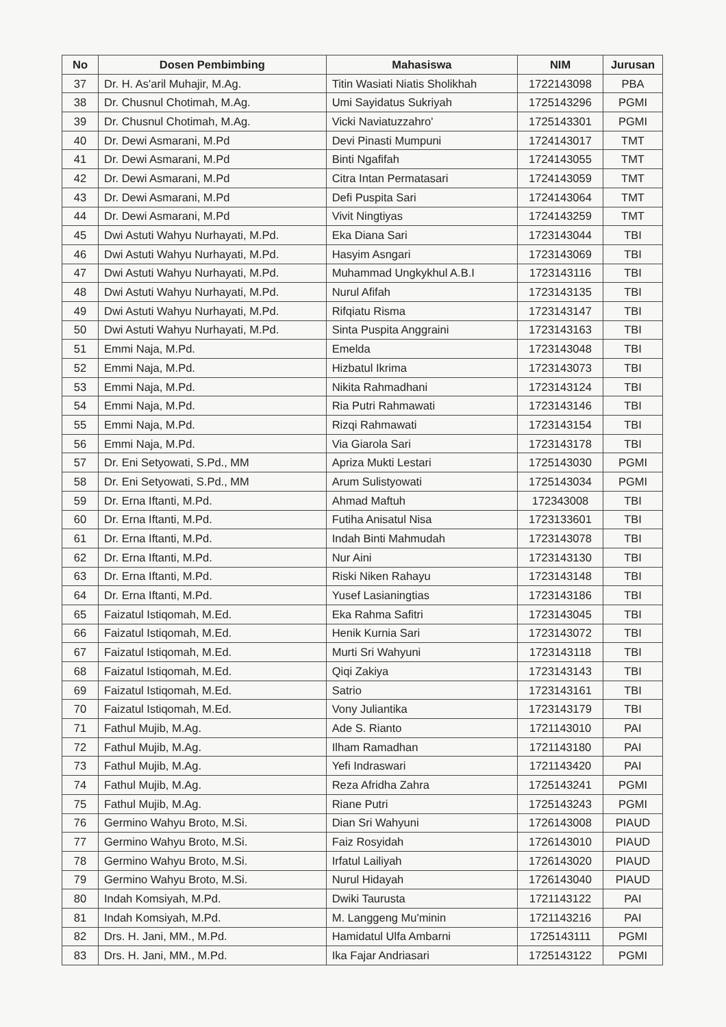| No | Dosen Pembimbing | Mahasiswa | NIM | Jurusan |
| --- | --- | --- | --- | --- |
| 37 | Dr. H. As'aril Muhajir, M.Ag. | Titin Wasiati Niatis Sholikhah | 1722143098 | PBA |
| 38 | Dr. Chusnul Chotimah, M.Ag. | Umi Sayidatus Sukriyah | 1725143296 | PGMI |
| 39 | Dr. Chusnul Chotimah, M.Ag. | Vicki Naviatuzzahro' | 1725143301 | PGMI |
| 40 | Dr. Dewi Asmarani, M.Pd | Devi Pinasti Mumpuni | 1724143017 | TMT |
| 41 | Dr. Dewi Asmarani, M.Pd | Binti Ngafifah | 1724143055 | TMT |
| 42 | Dr. Dewi Asmarani, M.Pd | Citra Intan Permatasari | 1724143059 | TMT |
| 43 | Dr. Dewi Asmarani, M.Pd | Defi Puspita Sari | 1724143064 | TMT |
| 44 | Dr. Dewi Asmarani, M.Pd | Vivit Ningtiyas | 1724143259 | TMT |
| 45 | Dwi Astuti Wahyu Nurhayati, M.Pd. | Eka Diana Sari | 1723143044 | TBI |
| 46 | Dwi Astuti Wahyu Nurhayati, M.Pd. | Hasyim Asngari | 1723143069 | TBI |
| 47 | Dwi Astuti Wahyu Nurhayati, M.Pd. | Muhammad Ungkykhul A.B.I | 1723143116 | TBI |
| 48 | Dwi Astuti Wahyu Nurhayati, M.Pd. | Nurul Afifah | 1723143135 | TBI |
| 49 | Dwi Astuti Wahyu Nurhayati, M.Pd. | Rifqiatu Risma | 1723143147 | TBI |
| 50 | Dwi Astuti Wahyu Nurhayati, M.Pd. | Sinta Puspita Anggraini | 1723143163 | TBI |
| 51 | Emmi Naja, M.Pd. | Emelda | 1723143048 | TBI |
| 52 | Emmi Naja, M.Pd. | Hizbatul Ikrima | 1723143073 | TBI |
| 53 | Emmi Naja, M.Pd. | Nikita Rahmadhani | 1723143124 | TBI |
| 54 | Emmi Naja, M.Pd. | Ria Putri Rahmawati | 1723143146 | TBI |
| 55 | Emmi Naja, M.Pd. | Rizqi Rahmawati | 1723143154 | TBI |
| 56 | Emmi Naja, M.Pd. | Via Giarola Sari | 1723143178 | TBI |
| 57 | Dr. Eni Setyowati, S.Pd., MM | Apriza Mukti Lestari | 1725143030 | PGMI |
| 58 | Dr. Eni Setyowati, S.Pd., MM | Arum Sulistyowati | 1725143034 | PGMI |
| 59 | Dr. Erna Iftanti, M.Pd. | Ahmad Maftuh | 172343008 | TBI |
| 60 | Dr. Erna Iftanti, M.Pd. | Futiha Anisatul Nisa | 1723133601 | TBI |
| 61 | Dr. Erna Iftanti, M.Pd. | Indah Binti Mahmudah | 1723143078 | TBI |
| 62 | Dr. Erna Iftanti, M.Pd. | Nur Aini | 1723143130 | TBI |
| 63 | Dr. Erna Iftanti, M.Pd. | Riski Niken Rahayu | 1723143148 | TBI |
| 64 | Dr. Erna Iftanti, M.Pd. | Yusef Lasianingtias | 1723143186 | TBI |
| 65 | Faizatul Istiqomah, M.Ed. | Eka Rahma Safitri | 1723143045 | TBI |
| 66 | Faizatul Istiqomah, M.Ed. | Henik Kurnia Sari | 1723143072 | TBI |
| 67 | Faizatul Istiqomah, M.Ed. | Murti Sri Wahyuni | 1723143118 | TBI |
| 68 | Faizatul Istiqomah, M.Ed. | Qiqi Zakiya | 1723143143 | TBI |
| 69 | Faizatul Istiqomah, M.Ed. | Satrio | 1723143161 | TBI |
| 70 | Faizatul Istiqomah, M.Ed. | Vony Juliantika | 1723143179 | TBI |
| 71 | Fathul Mujib, M.Ag. | Ade S. Rianto | 1721143010 | PAI |
| 72 | Fathul Mujib, M.Ag. | Ilham Ramadhan | 1721143180 | PAI |
| 73 | Fathul Mujib, M.Ag. | Yefi Indraswari | 1721143420 | PAI |
| 74 | Fathul Mujib, M.Ag. | Reza Afridha Zahra | 1725143241 | PGMI |
| 75 | Fathul Mujib, M.Ag. | Riane Putri | 1725143243 | PGMI |
| 76 | Germino Wahyu Broto, M.Si. | Dian Sri Wahyuni | 1726143008 | PIAUD |
| 77 | Germino Wahyu Broto, M.Si. | Faiz Rosyidah | 1726143010 | PIAUD |
| 78 | Germino Wahyu Broto, M.Si. | Irfatul Lailiyah | 1726143020 | PIAUD |
| 79 | Germino Wahyu Broto, M.Si. | Nurul Hidayah | 1726143040 | PIAUD |
| 80 | Indah Komsiyah, M.Pd. | Dwiki Taurusta | 1721143122 | PAI |
| 81 | Indah Komsiyah, M.Pd. | M. Langgeng Mu'minin | 1721143216 | PAI |
| 82 | Drs. H. Jani, MM., M.Pd. | Hamidatul Ulfa Ambarni | 1725143111 | PGMI |
| 83 | Drs. H. Jani, MM., M.Pd. | Ika Fajar Andriasari | 1725143122 | PGMI |